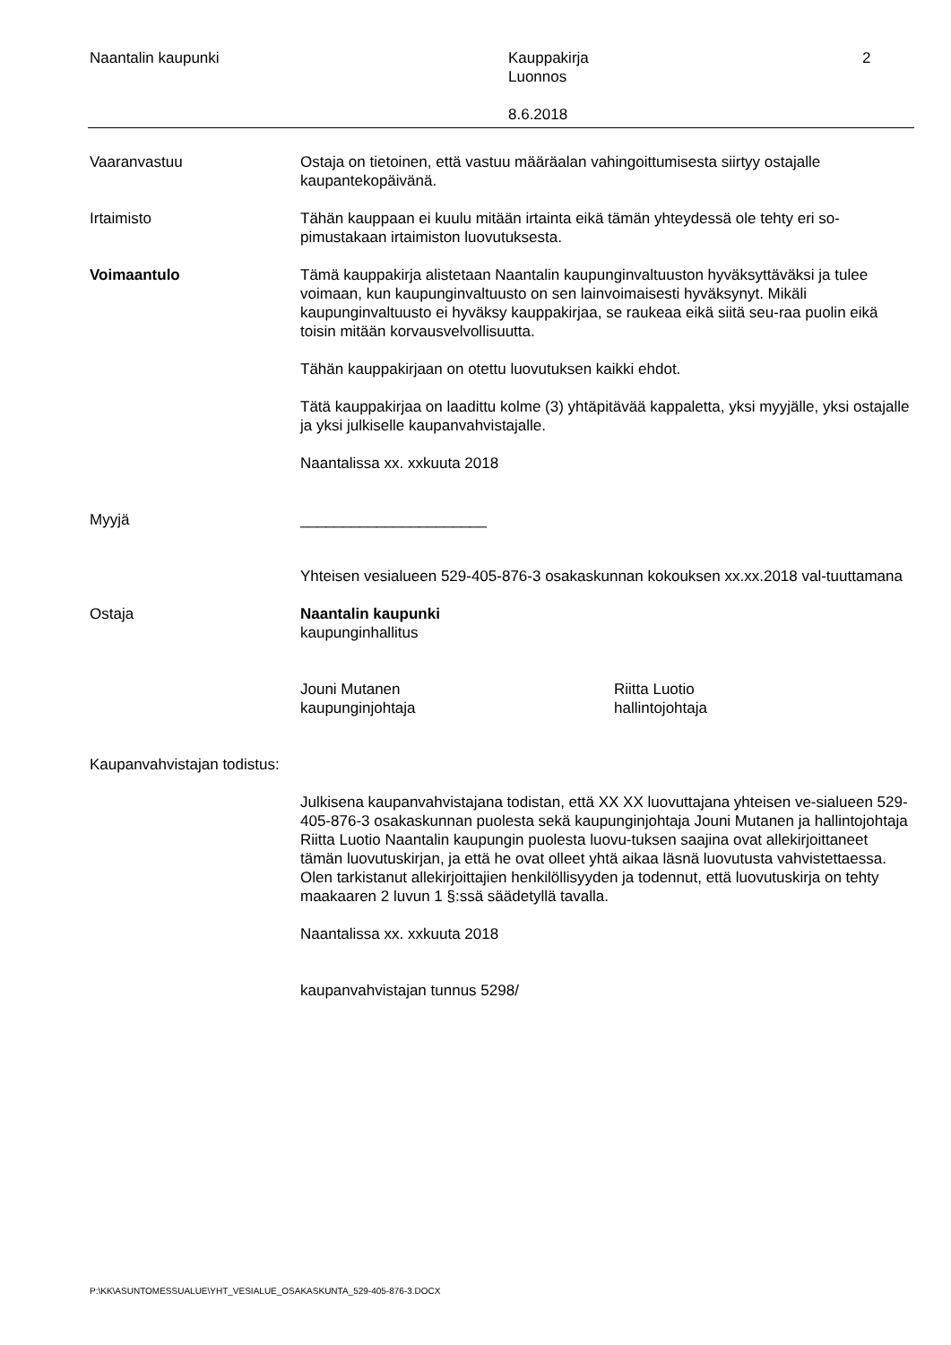Naantalin kaupunki Kauppakirja
Luonnos
2
8.6.2018
Vaaranvastuu Ostaja on tietoinen, että vastuu määräalan vahingoittumisesta siirtyy ostajalle kaupantekopäivänä.
Irtaimisto Tähän kauppaan ei kuulu mitään irtainta eikä tämän yhteydessä ole tehty eri so-pimustakaan irtaimiston luovutuksesta.
Voimaantulo Tämä kauppakirja alistetaan Naantalin kaupunginvaltuuston hyväksyttäväksi ja tulee voimaan, kun kaupunginvaltuusto on sen lainvoimaisesti hyväksynyt. Mikäli kaupunginvaltuusto ei hyväksy kauppakirjaa, se raukeaa eikä siitä seu-raa puolin eikä toisin mitään korvausvelvollisuutta.
Tähän kauppakirjaan on otettu luovutuksen kaikki ehdot.
Tätä kauppakirjaa on laadittu kolme (3) yhtäpitävää kappaletta, yksi myyjälle, yksi ostajalle ja yksi julkiselle kaupanvahvistajalle.
Naantalissa xx. xxkuuta 2018
Myyjä ______________________
Yhteisen vesialueen 529-405-876-3 osakaskunnan kokouksen xx.xx.2018 val-tuuttamana
Ostaja Naantalin kaupunki
kaupunginhallitus
Jouni Mutanen
kaupunginjohtaja
Riitta Luotio
hallintojohtaja
Kaupanvahvistajan todistus:
Julkisena kaupanvahvistajana todistan, että XX XX luovuttajana yhteisen ve-sialueen 529-405-876-3 osakaskunnan puolesta sekä kaupunginjohtaja Jouni Mutanen ja hallintojohtaja Riitta Luotio Naantalin kaupungin puolesta luovu-tuksen saajina ovat allekirjoittaneet tämän luovutuskirjan, ja että he ovat olleet yhtä aikaa läsnä luovutusta vahvistettaessa. Olen tarkistanut allekirjoittajien henkilöllisyyden ja todennut, että luovutuskirja on tehty maakaaren 2 luvun 1 §:ssä säädetyllä tavalla.
Naantalissa xx. xxkuuta 2018
kaupanvahvistajan tunnus 5298/
P:\KK\ASUNTOMESSUALUE\YHT_VESIALUE_OSAKASKUNTA_529-405-876-3.DOCX